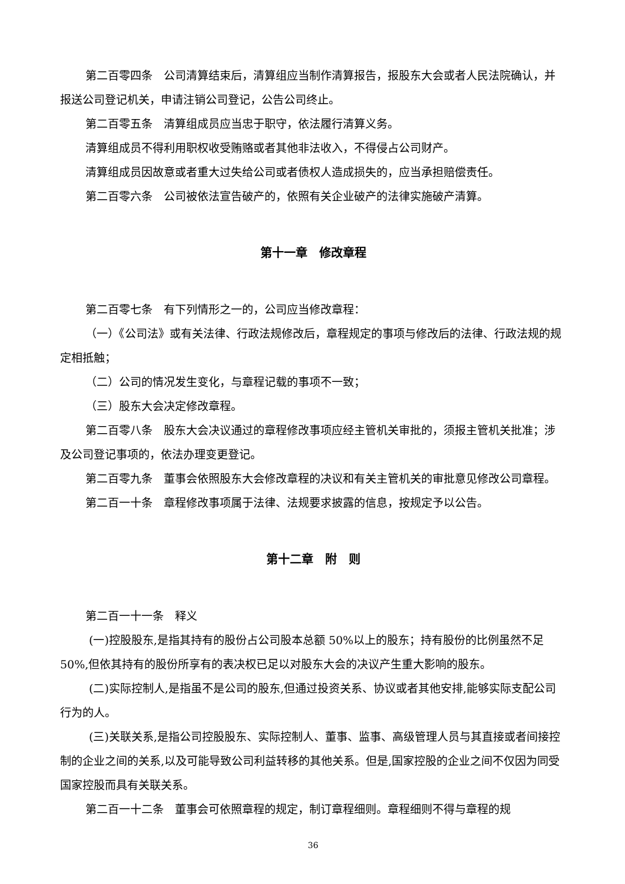第二百零四条　公司清算结束后，清算组应当制作清算报告，报股东大会或者人民法院确认，并报送公司登记机关，申请注销公司登记，公告公司终止。
第二百零五条　清算组成员应当忠于职守，依法履行清算义务。
清算组成员不得利用职权收受贿赂或者其他非法收入，不得侵占公司财产。
清算组成员因故意或者重大过失给公司或者债权人造成损失的，应当承担赔偿责任。
第二百零六条　公司被依法宣告破产的，依照有关企业破产的法律实施破产清算。
第十一章　修改章程
第二百零七条　有下列情形之一的，公司应当修改章程：
（一）《公司法》或有关法律、行政法规修改后，章程规定的事项与修改后的法律、行政法规的规定相抵触；
（二）公司的情况发生变化，与章程记载的事项不一致；
（三）股东大会决定修改章程。
第二百零八条　股东大会决议通过的章程修改事项应经主管机关审批的，须报主管机关批准；涉及公司登记事项的，依法办理变更登记。
第二百零九条　董事会依照股东大会修改章程的决议和有关主管机关的审批意见修改公司章程。
第二百一十条　章程修改事项属于法律、法规要求披露的信息，按规定予以公告。
第十二章　附　则
第二百一十一条　释义
(一)控股股东,是指其持有的股份占公司股本总额 50%以上的股东；持有股份的比例虽然不足 50%,但依其持有的股份所享有的表决权已足以对股东大会的决议产生重大影响的股东。
(二)实际控制人,是指虽不是公司的股东,但通过投资关系、协议或者其他安排,能够实际支配公司行为的人。
(三)关联关系,是指公司控股股东、实际控制人、董事、监事、高级管理人员与其直接或者间接控制的企业之间的关系,以及可能导致公司利益转移的其他关系。但是,国家控股的企业之间不仅因为同受国家控股而具有关联关系。
第二百一十二条　董事会可依照章程的规定，制订章程细则。章程细则不得与章程的规
36